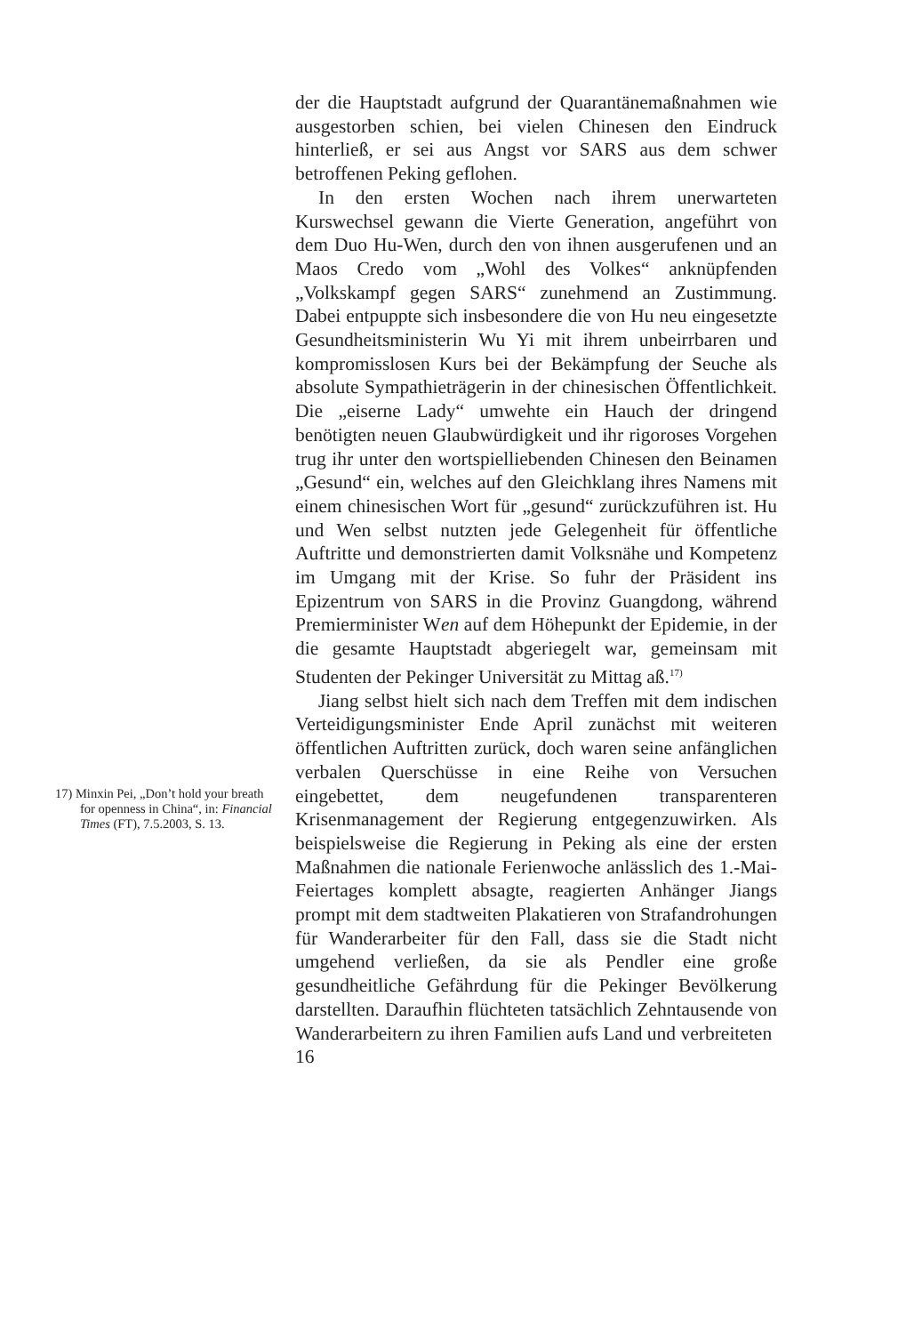17) Minxin Pei, „Don’t hold your breath for openness in China“, in: Financial Times (FT), 7.5.2003, S. 13.
der die Hauptstadt aufgrund der Quarantänemaß­nahmen wie ausgestorben schien, bei vielen Chinesen den Eindruck hinterließ, er sei aus Angst vor SARS aus dem schwer betroffenen Peking geflohen.
In den ersten Wochen nach ihrem unerwarteten Kurswechsel gewann die Vierte Generation, ange­führt von dem Duo Hu-Wen, durch den von ihnen ausgerufenen und an Maos Credo vom „Wohl des Volkes“ anknüpfenden „Volkskampf gegen SARS“ zunehmend an Zustimmung. Dabei entpuppte sich insbesondere die von Hu neu eingesetzte Gesund­heitsministerin Wu Yi mit ihrem unbeirrbaren und kompromisslosen Kurs bei der Bekämpfung der Seu­che als absolute Sympathieträgerin in der chinesi­schen Öffentlichkeit. Die „eiserne Lady“ umwehte ein Hauch der dringend benötigten neuen Glaubwür­digkeit und ihr rigoroses Vorgehen trug ihr unter den wortspielliebenden Chinesen den Beinamen „Ge­sund“ ein, welches auf den Gleichklang ihres Namens mit einem chinesischen Wort für „gesund“ zurückzu­führen ist. Hu und Wen selbst nutzten jede Gelegen­heit für öffentliche Auftritte und demonstrierten da­mit Volksnähe und Kompetenz im Umgang mit der Krise. So fuhr der Präsident ins Epizentrum von SARS in die Provinz Guangdong, während Premier­minister Wen auf dem Höhepunkt der Epidemie, in der die gesamte Hauptstadt abgeriegelt war, gemein­sam mit Studenten der Pekinger Universität zu Mit­tag aß.<sup>17)</sup>
Jiang selbst hielt sich nach dem Treffen mit dem indischen Verteidigungsminister Ende April zunächst mit weiteren öffentlichen Auftritten zurück, doch waren seine anfänglichen verbalen Querschüsse in eine Reihe von Versuchen eingebettet, dem neu­gefundenen transparenteren Krisenmanagement der Regierung entgegenzuwirken. Als beispielsweise die Regierung in Peking als eine der ersten Maßnahmen die nationale Ferienwoche anlässlich des 1.-Mai-Feiertages komplett absagte, reagierten Anhänger Jiangs prompt mit dem stadtweiten Plakatieren von Strafandrohungen für Wanderarbeiter für den Fall, dass sie die Stadt nicht umgehend verließen, da sie als Pendler eine große gesundheitliche Gefährdung für die Pekinger Bevölkerung darstellten. Daraufhin flüchteten tatsächlich Zehntausende von Wanderar­beitern zu ihren Familien aufs Land und verbreiteten
16